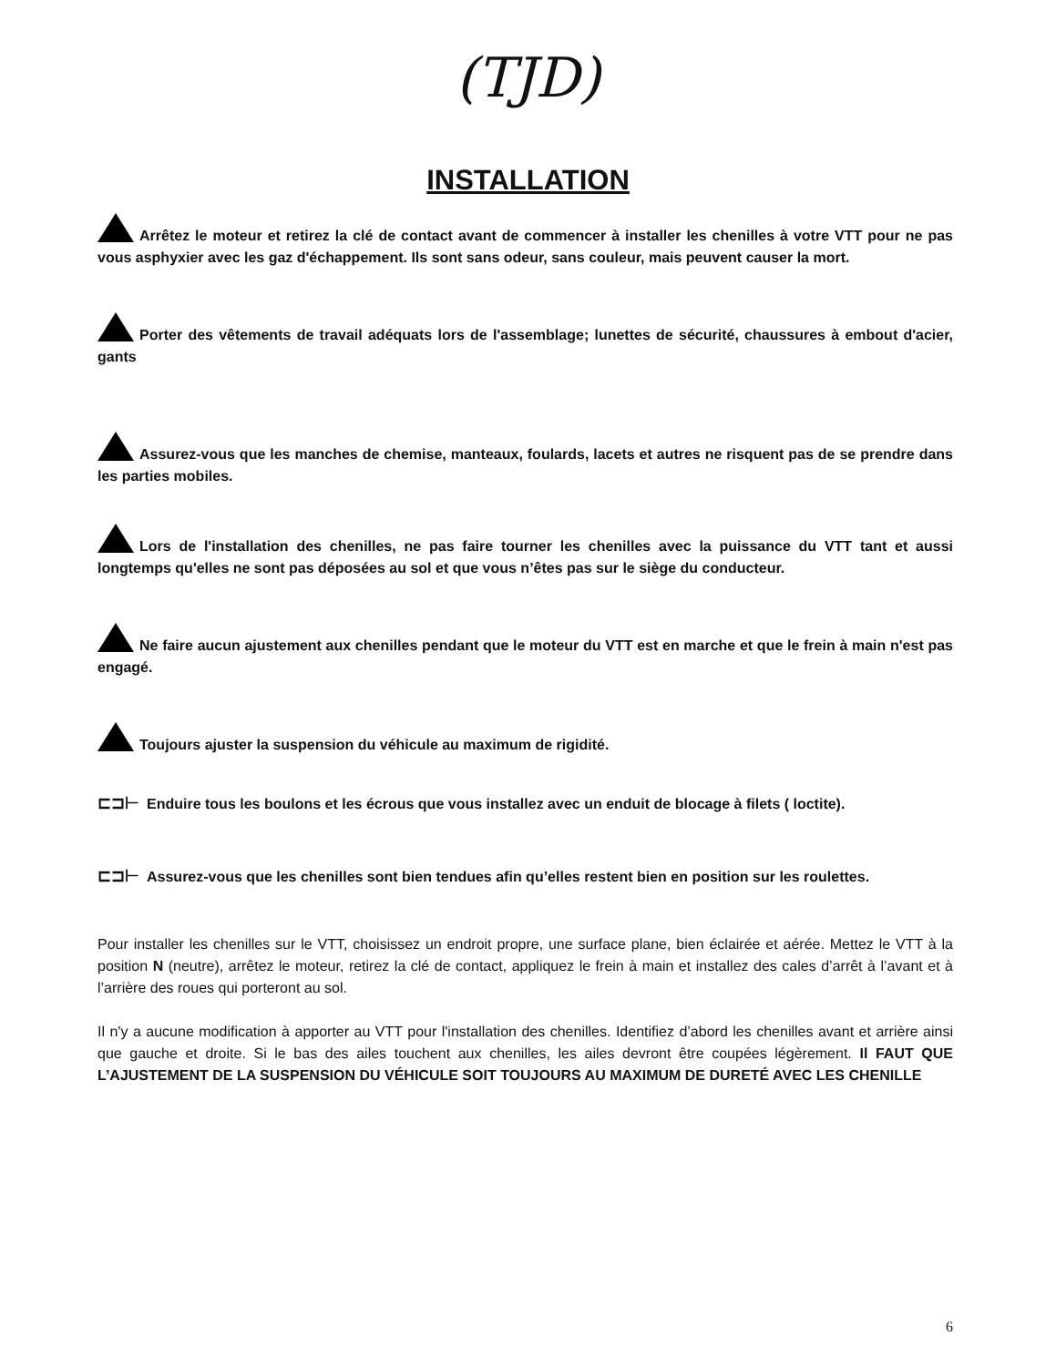(TJD)
INSTALLATION
Arrêtez le moteur et retirez la clé de contact avant de commencer à installer les chenilles à votre VTT pour ne pas vous asphyxier avec les gaz d'échappement. Ils sont sans odeur, sans couleur, mais peuvent causer la mort.
Porter des vêtements de travail adéquats lors de l'assemblage; lunettes de sécurité, chaussures à embout d'acier, gants
Assurez-vous que les manches de chemise, manteaux, foulards, lacets et autres ne risquent pas de se prendre dans les parties mobiles.
Lors de l'installation des chenilles, ne pas faire tourner les chenilles avec la puissance du VTT tant et aussi longtemps qu'elles ne sont pas déposées au sol et que vous n’êtes pas sur le siège du conducteur.
Ne faire aucun ajustement aux chenilles pendant que le moteur du VTT est en marche et que le frein à main n'est pas engagé.
Toujours ajuster la suspension du véhicule au maximum de rigidité.
⊏⊐⊢ Enduire tous les boulons et les écrous que vous installez avec un enduit de blocage à filets ( loctite).
⊏⊐⊢ Assurez-vous que les chenilles sont bien tendues afin qu’elles restent bien en position sur les roulettes.
Pour installer les chenilles sur le VTT, choisissez un endroit propre, une surface plane, bien éclairée et aérée. Mettez le VTT à la position N (neutre), arrêtez le moteur, retirez la clé de contact, appliquez le frein à main et installez des cales d’arrêt à l’avant et à l’arrière des roues qui porteront au sol.
Il n'y a aucune modification à apporter au VTT pour l'installation des chenilles. Identifiez d’abord les chenilles avant et arrière ainsi que gauche et droite. Si le bas des ailes touchent aux chenilles, les ailes devront être coupées légèrement. Il FAUT QUE L’AJUSTEMENT DE LA SUSPENSION DU VÉHICULE SOIT TOUJOURS AU MAXIMUM DE DURETÉ AVEC LES CHENILLE
6